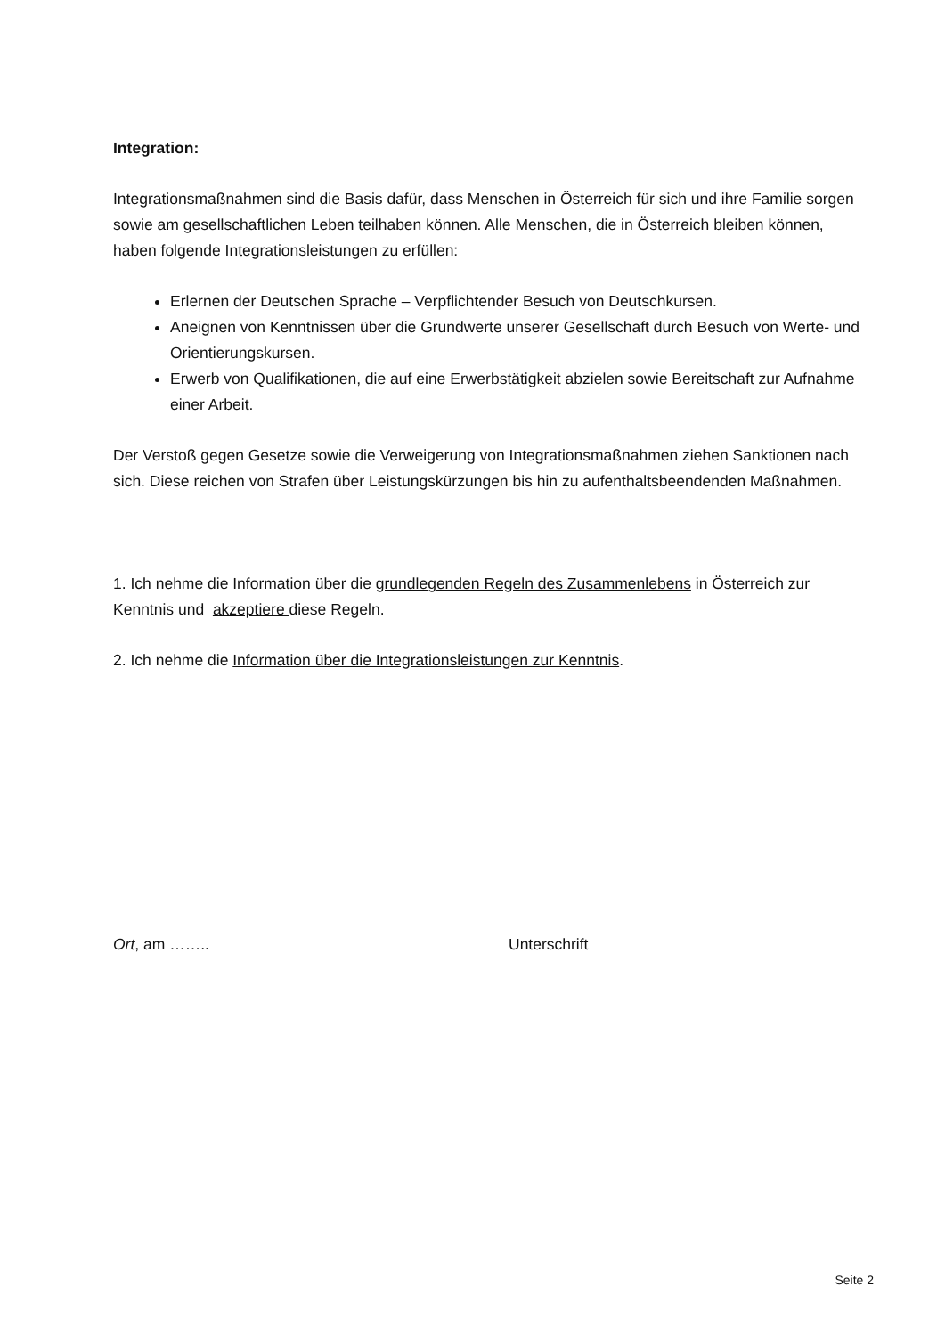Integration:
Integrationsmaßnahmen sind die Basis dafür, dass Menschen in Österreich für sich und ihre Familie sorgen sowie am gesellschaftlichen Leben teilhaben können. Alle Menschen, die in Österreich bleiben können, haben folgende Integrationsleistungen zu erfüllen:
Erlernen der Deutschen Sprache – Verpflichtender Besuch von Deutschkursen.
Aneignen von Kenntnissen über die Grundwerte unserer Gesellschaft durch Besuch von Werte- und Orientierungskursen.
Erwerb von Qualifikationen, die auf eine Erwerbstätigkeit abzielen sowie Bereitschaft zur Aufnahme einer Arbeit.
Der Verstoß gegen Gesetze sowie die Verweigerung von Integrationsmaßnahmen ziehen Sanktionen nach sich. Diese reichen von Strafen über Leistungskürzungen bis hin zu aufenthaltsbeendenden Maßnahmen.
1. Ich nehme die Information über die grundlegenden Regeln des Zusammenlebens in Österreich zur Kenntnis und akzeptiere diese Regeln.
2. Ich nehme die Information über die Integrationsleistungen zur Kenntnis.
Ort, am …….. Unterschrift
Seite 2